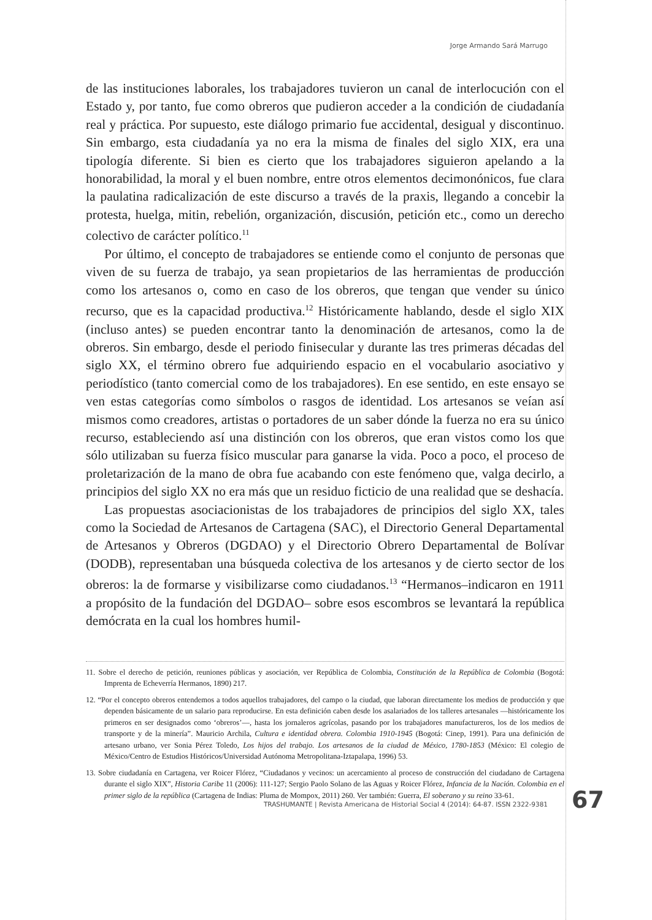Jorge Armando Sará Marrugo
de las instituciones laborales, los trabajadores tuvieron un canal de interlocución con el Estado y, por tanto, fue como obreros que pudieron acceder a la condición de ciudadanía real y práctica. Por supuesto, este diálogo primario fue accidental, desigual y discontinuo. Sin embargo, esta ciudadanía ya no era la misma de finales del siglo XIX, era una tipología diferente. Si bien es cierto que los trabajadores siguieron apelando a la honorabilidad, la moral y el buen nombre, entre otros elementos decimonónicos, fue clara la paulatina radicalización de este discurso a través de la praxis, llegando a concebir la protesta, huelga, mitin, rebelión, organización, discusión, petición etc., como un derecho colectivo de carácter político.<sup>11</sup>
Por último, el concepto de trabajadores se entiende como el conjunto de personas que viven de su fuerza de trabajo, ya sean propietarios de las herramientas de producción como los artesanos o, como en caso de los obreros, que tengan que vender su único recurso, que es la capacidad productiva.<sup>12</sup> Históricamente hablando, desde el siglo XIX (incluso antes) se pueden encontrar tanto la denominación de artesanos, como la de obreros. Sin embargo, desde el periodo finisecular y durante las tres primeras décadas del siglo XX, el término obrero fue adquiriendo espacio en el vocabulario asociativo y periodístico (tanto comercial como de los trabajadores). En ese sentido, en este ensayo se ven estas categorías como símbolos o rasgos de identidad. Los artesanos se veían así mismos como creadores, artistas o portadores de un saber dónde la fuerza no era su único recurso, estableciendo así una distinción con los obreros, que eran vistos como los que sólo utilizaban su fuerza físico muscular para ganarse la vida. Poco a poco, el proceso de proletarización de la mano de obra fue acabando con este fenómeno que, valga decirlo, a principios del siglo XX no era más que un residuo ficticio de una realidad que se deshacía.
Las propuestas asociacionistas de los trabajadores de principios del siglo XX, tales como la Sociedad de Artesanos de Cartagena (SAC), el Directorio General Departamental de Artesanos y Obreros (DGDAO) y el Directorio Obrero Departamental de Bolívar (DODB), representaban una búsqueda colectiva de los artesanos y de cierto sector de los obreros: la de formarse y visibilizarse como ciudadanos.<sup>13</sup> “Hermanos–indicaron en 1911 a propósito de la fundación del DGDAO– sobre esos escombros se levantará la república demócrata en la cual los hombres humil-
11. Sobre el derecho de petición, reuniones públicas y asociación, ver República de Colombia, Constitución de la República de Colombia (Bogotá: Imprenta de Echeverría Hermanos, 1890) 217.
12. “Por el concepto obreros entendemos a todos aquellos trabajadores, del campo o la ciudad, que laboran directamente los medios de producción y que dependen básicamente de un salario para reproducirse. En esta definición caben desde los asalariados de los talleres artesanales —históricamente los primeros en ser designados como ‘obreros’—, hasta los jornaleros agrícolas, pasando por los trabajadores manufactureros, los de los medios de transporte y de la minería”. Mauricio Archila, Cultura e identidad obrera. Colombia 1910-1945 (Bogotá: Cinep, 1991). Para una definición de artesano urbano, ver Sonia Pérez Toledo, Los hijos del trabajo. Los artesanos de la ciudad de México, 1780-1853 (México: El colegio de México/Centro de Estudios Históricos/Universidad Autónoma Metropolitana-Iztapalapa, 1996) 53.
13. Sobre ciudadanía en Cartagena, ver Roicer Flórez, “Ciudadanos y vecinos: un acercamiento al proceso de construcción del ciudadano de Cartagena durante el siglo XIX”, Historia Caribe 11 (2006): 111-127; Sergio Paolo Solano de las Aguas y Roicer Flórez, Infancia de la Nación. Colombia en el primer siglo de la república (Cartagena de Indias: Pluma de Mompox, 2011) 260. Ver también: Guerra, El soberano y su reino 33-61.
TRASHUMANTE | Revista Americana de Historial Social 4 (2014): 64-87. ISSN 2322-9381
67